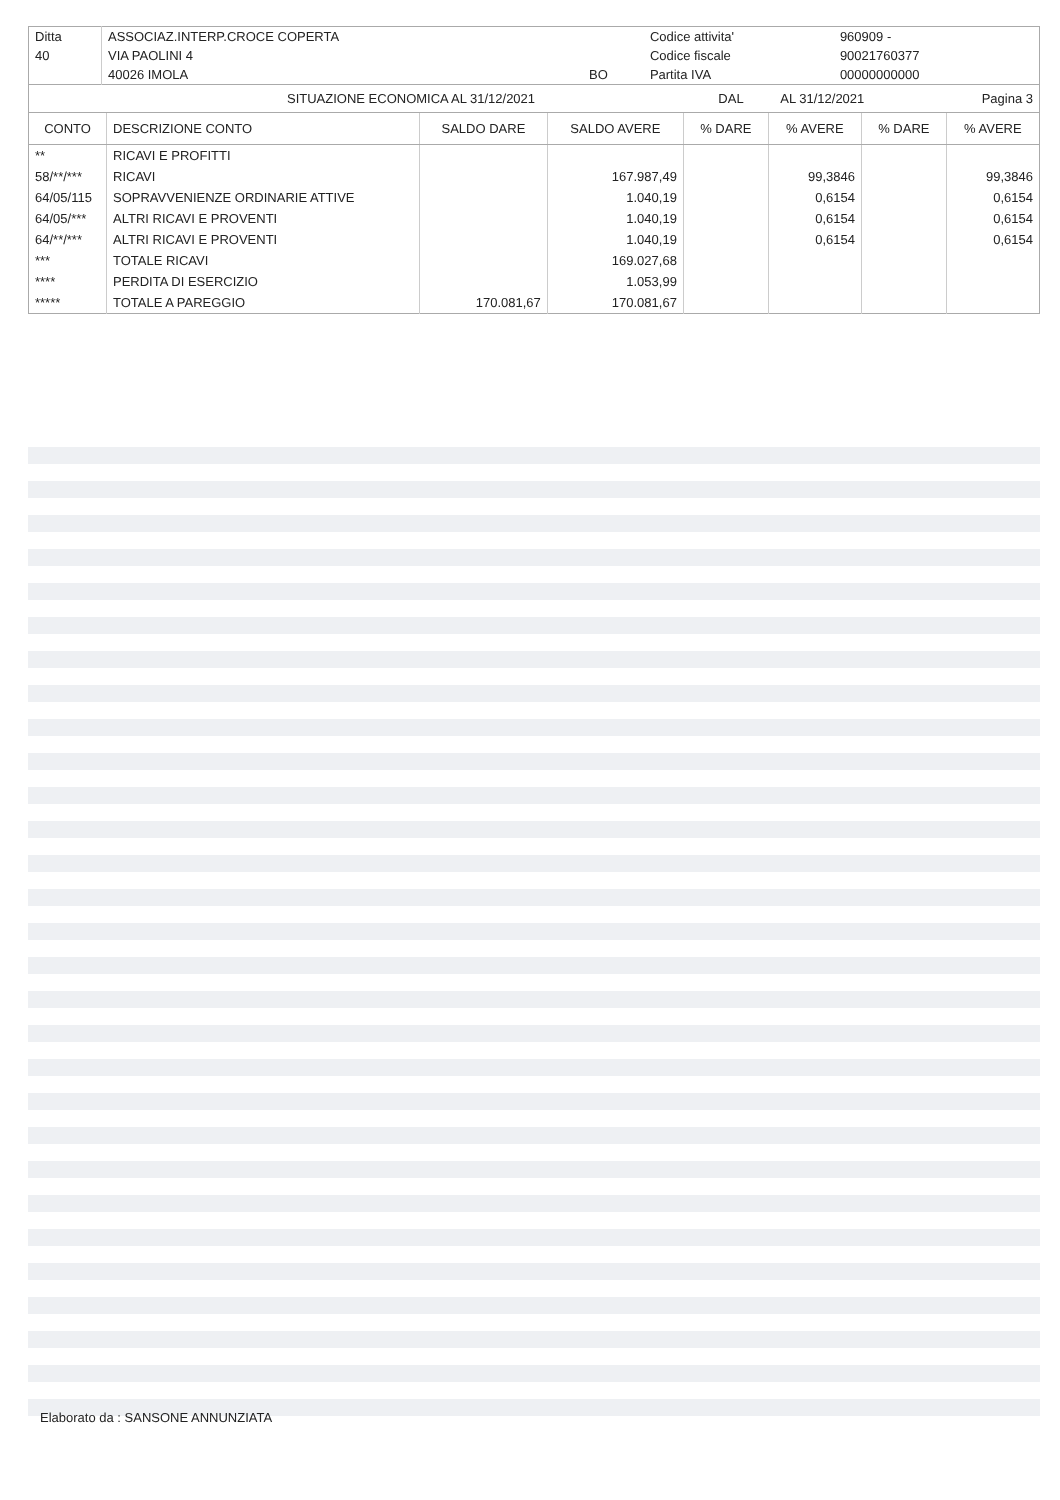| Ditta | ASSOCIAZ.INTERP.CROCE COPERTA | | Codice attivita' | 960909 - | |
| 40 | VIA PAOLINI 4 | | Codice fiscale | 90021760377 | |
| | 40026 IMOLA | BO | Partita IVA | 00000000000 | |
| | SITUAZIONE ECONOMICA AL 31/12/2021 | DAL | AL 31/12/2021 | Pagina 3 |
| CONTO | DESCRIZIONE CONTO | SALDO DARE | SALDO AVERE | % DARE | % AVERE | % DARE | % AVERE |
| --- | --- | --- | --- | --- | --- | --- | --- |
| ** | RICAVI E PROFITTI | | | | | | |
| 58/**/*** | RICAVI | | 167.987,49 | | 99,3846 | | 99,3846 |
| 64/05/115 | SOPRAVVENIENZE ORDINARIE ATTIVE | | 1.040,19 | | 0,6154 | | 0,6154 |
| 64/05/*** | ALTRI RICAVI E PROVENTI | | 1.040,19 | | 0,6154 | | 0,6154 |
| 64/**/*** | ALTRI RICAVI E PROVENTI | | 1.040,19 | | 0,6154 | | 0,6154 |
| *** | TOTALE RICAVI | | 169.027,68 | | | | |
| **** | PERDITA DI ESERCIZIO | | 1.053,99 | | | | |
| ***** | TOTALE A PAREGGIO | 170.081,67 | 170.081,67 | | | | |
Elaborato da : SANSONE ANNUNZIATA